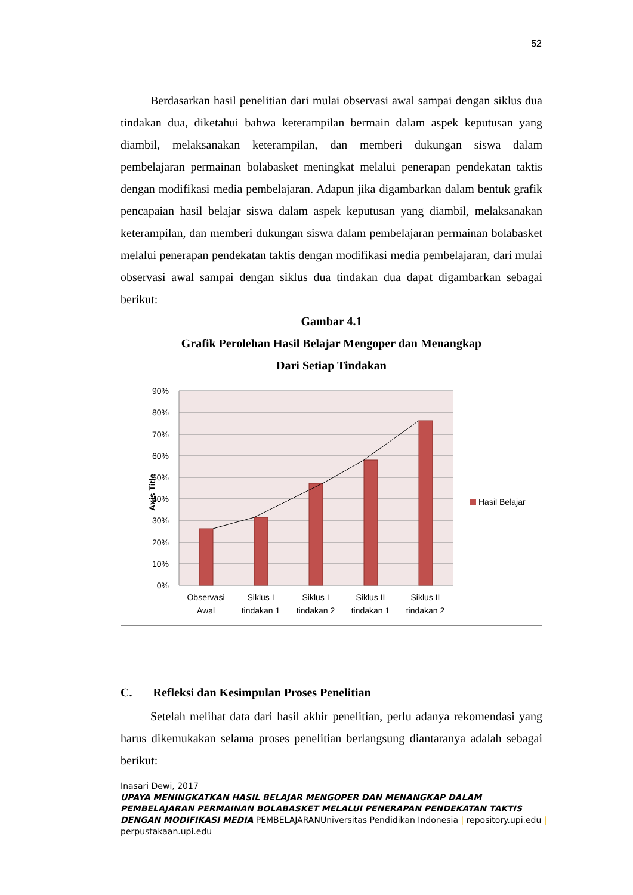52
Berdasarkan hasil penelitian dari mulai observasi awal sampai dengan siklus dua tindakan dua, diketahui bahwa keterampilan bermain dalam aspek keputusan yang diambil, melaksanakan keterampilan, dan memberi dukungan siswa dalam pembelajaran permainan bolabasket meningkat melalui penerapan pendekatan taktis dengan modifikasi media pembelajaran. Adapun jika digambarkan dalam bentuk grafik pencapaian hasil belajar siswa dalam aspek keputusan yang diambil, melaksanakan keterampilan, dan memberi dukungan siswa dalam pembelajaran permainan bolabasket melalui penerapan pendekatan taktis dengan modifikasi media pembelajaran, dari mulai observasi awal sampai dengan siklus dua tindakan dua dapat digambarkan sebagai berikut:
Gambar 4.1
Grafik Perolehan Hasil Belajar Mengoper dan Menangkap
Dari Setiap Tindakan
90%
80%
70%
60%
50%
40%
30%
20%
10%
0%
Axis Title
Observasi
Awal
Siklus I
tindakan 1
Siklus I
tindakan 2
Siklus II
tindakan 1
Siklus II
tindakan 2
Hasil Belajar
C. Refleksi dan Kesimpulan Proses Penelitian
Setelah melihat data dari hasil akhir penelitian, perlu adanya rekomendasi yang harus dikemukakan selama proses penelitian berlangsung diantaranya adalah sebagai berikut:
Inasari Dewi, 2017
UPAYA MENINGKATKAN HASIL BELAJAR MENGOPER DAN MENANGKAP DALAM PEMBELAJARAN PERMAINAN BOLABASKET MELALUI PENERAPAN PENDEKATAN TAKTIS DENGAN MODIFIKASI MEDIA PEMBELAJARANUniversitas Pendidikan Indonesia | repository.upi.edu | perpustakaan.upi.edu